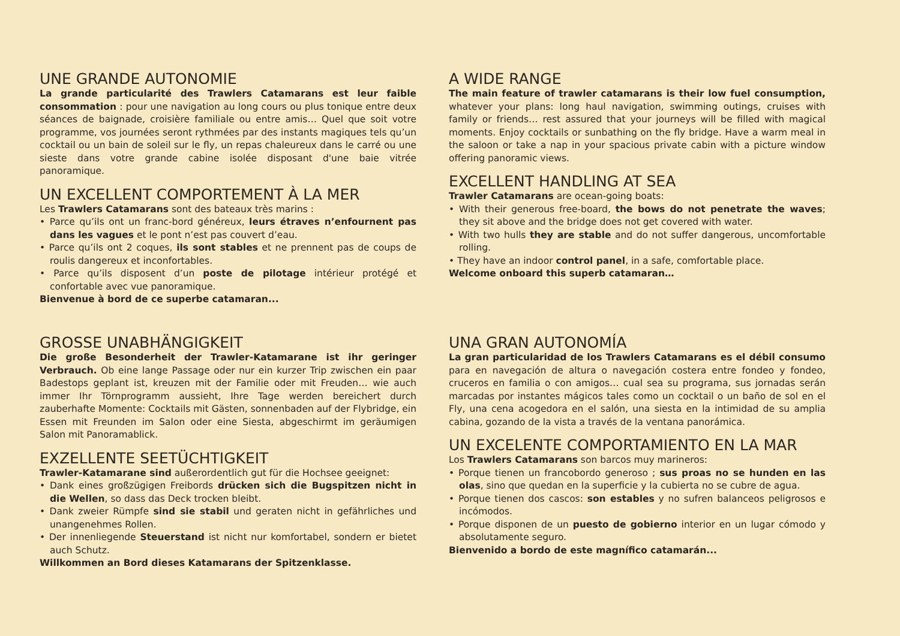UNE GRANDE AUTONOMIE
La grande particularité des Trawlers Catamarans est leur faible consommation : pour une navigation au long cours ou plus tonique entre deux séances de baignade, croisière familiale ou entre amis… Quel que soit votre programme, vos journées seront rythmées par des instants magiques tels qu’un cocktail ou un bain de soleil sur le fly, un repas chaleureux dans le carré ou une sieste dans votre grande cabine isolée disposant d'une baie vitrée panoramique.
UN EXCELLENT COMPORTEMENT À LA MER
Les Trawlers Catamarans sont des bateaux très marins :
• Parce qu’ils ont un franc-bord généreux, leurs étraves n’enfournent pas dans les vagues et le pont n’est pas couvert d’eau.
• Parce qu’ils ont 2 coques, ils sont stables et ne prennent pas de coups de roulis dangereux et inconfortables.
• Parce qu’ils disposent d’un poste de pilotage intérieur protégé et confortable avec vue panoramique.
Bienvenue à bord de ce superbe catamaran...
A WIDE RANGE
The main feature of trawler catamarans is their low fuel consumption, whatever your plans: long haul navigation, swimming outings, cruises with family or friends… rest assured that your journeys will be filled with magical moments. Enjoy cocktails or sunbathing on the fly bridge. Have a warm meal in the saloon or take a nap in your spacious private cabin with a picture window offering panoramic views.
EXCELLENT HANDLING AT SEA
Trawler Catamarans are ocean-going boats:
• With their generous free-board, the bows do not penetrate the waves; they sit above and the bridge does not get covered with water.
• With two hulls they are stable and do not suffer dangerous, uncomfortable rolling.
• They have an indoor control panel, in a safe, comfortable place.
Welcome onboard this superb catamaran…
GROSSE UNABHÄNGIGKEIT
Die große Besonderheit der Trawler-Katamarane ist ihr geringer Verbrauch. Ob eine lange Passage oder nur ein kurzer Trip zwischen ein paar Badestops geplant ist, kreuzen mit der Familie oder mit Freuden… wie auch immer Ihr Törnprogramm aussieht, Ihre Tage werden bereichert durch zauberhafte Momente: Cocktails mit Gästen, sonnenbaden auf der Flybridge, ein Essen mit Freunden im Salon oder eine Siesta, abgeschirmt im geräumigen Salon mit Panoramablick.
EXZELLENTE SEETÜCHTIGKEIT
Trawler-Katamarane sind außerordentlich gut für die Hochsee geeignet:
• Dank eines großzügigen Freibords drücken sich die Bugspitzen nicht in die Wellen, so dass das Deck trocken bleibt.
• Dank zweier Rümpfe sind sie stabil und geraten nicht in gefährliches und unangenehmes Rollen.
• Der innenliegende Steuerstand ist nicht nur komfortabel, sondern er bietet auch Schutz.
Willkommen an Bord dieses Katamarans der Spitzenklasse.
UNA GRAN AUTONOMÍA
La gran particularidad de los Trawlers Catamarans es el débil consumo para en navegación de altura o navegación costera entre fondeo y fondeo, cruceros en familia o con amigos… cual sea su programa, sus jornadas serán marcadas por instantes mágicos tales como un cocktail o un baño de sol en el Fly, una cena acogedora en el salón, una siesta en la intimidad de su amplia cabina, gozando de la vista a través de la ventana panorámica.
UN EXCELENTE COMPORTAMIENTO EN LA MAR
Los Trawlers Catamarans son barcos muy marineros:
• Porque tienen un francobordo generoso ; sus proas no se hunden en las olas, sino que quedan en la superficie y la cubierta no se cubre de agua.
• Porque tienen dos cascos: son estables y no sufren balanceos peligrosos e incómodos.
• Porque disponen de un puesto de gobierno interior en un lugar cómodo y absolutamente seguro.
Bienvenido a bordo de este magnífico catamarán...